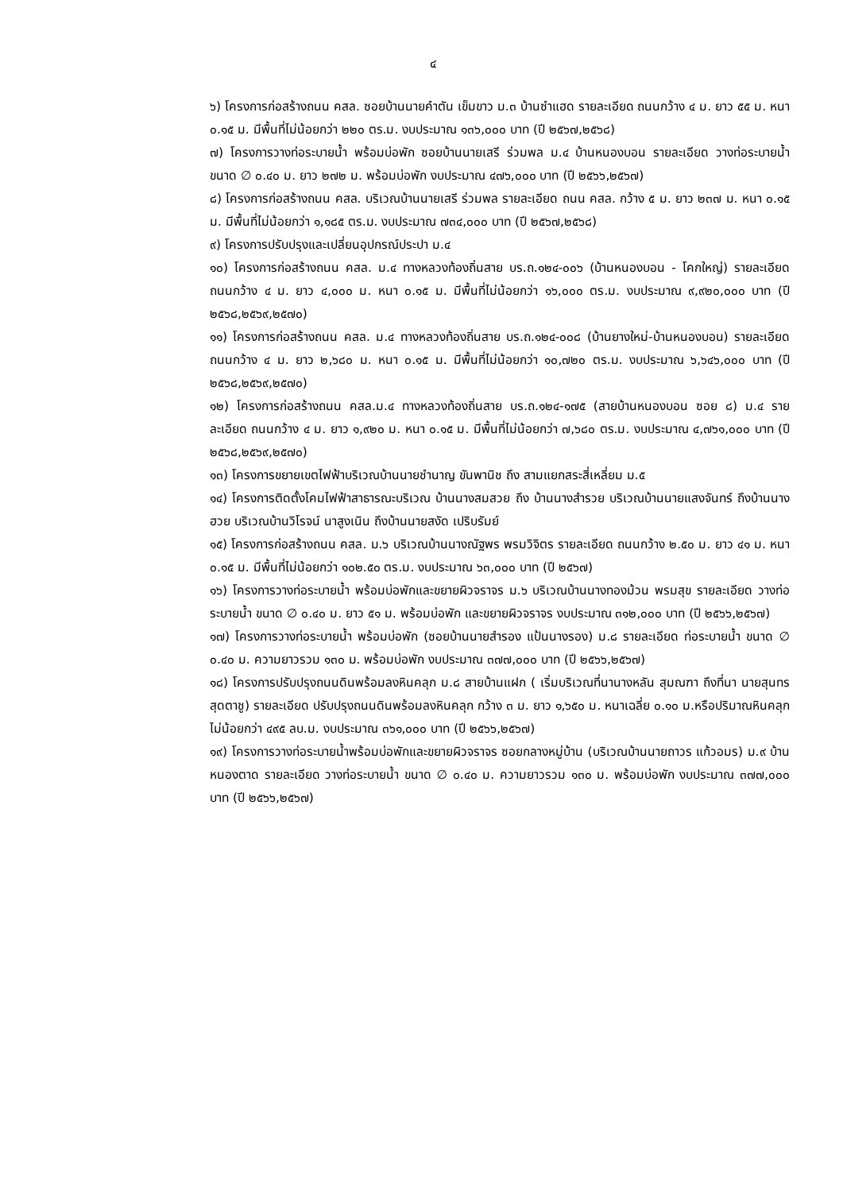๔
๖) โครงการก่อสร้างถนน คสล. ซอยบ้านนายคำตัน เข็มขาว ม.๓ บ้านซำแฮด รายละเอียด ถนนกว้าง ๔ ม. ยาว ๕๕ ม. หนา ๐.๑๕ ม. มีพื้นที่ไม่น้อยกว่า ๒๒๐ ตร.ม. งบประมาณ ๑๓๖,๐๐๐ บาท (ปี ๒๕๖๗,๒๕๖๘)
๗) โครงการวางท่อระบายน้ำ พร้อมบ่อพัก ซอยบ้านนายเสรี ร่วมพล ม.๔ บ้านหนองบอน รายละเอียด วางท่อระบายน้ำ ขนาด ∅ ๐.๔๐ ม. ยาว ๒๗๒ ม. พร้อมบ่อพัก งบประมาณ ๔๗๖,๐๐๐ บาท (ปี ๒๕๖๖,๒๕๖๗)
๘) โครงการก่อสร้างถนน คสล. บริเวณบ้านนายเสรี ร่วมพล รายละเอียด ถนน คสล. กว้าง ๕ ม. ยาว ๒๓๗ ม. หนา ๐.๑๕ ม. มีพื้นที่ไม่น้อยกว่า ๑,๑๘๕ ตร.ม. งบประมาณ ๗๓๔,๐๐๐ บาท (ปี ๒๕๖๗,๒๕๖๘)
๙) โครงการปรับปรุงและเปลี่ยนอุปกรณ์ประปา ม.๔
๑๐) โครงการก่อสร้างถนน คสล. ม.๔ ทางหลวงท้องถิ่นสาย บร.ถ.๑๒๔-๐๐๖ (บ้านหนองบอน - โคกใหญ่) รายละเอียด ถนนกว้าง ๔ ม. ยาว ๔,๐๐๐ ม. หนา ๐.๑๕ ม. มีพื้นที่ไม่น้อยกว่า ๑๖,๐๐๐ ตร.ม. งบประมาณ ๙,๙๒๐,๐๐๐ บาท (ปี ๒๕๖๘,๒๕๖๙,๒๕๗๐)
๑๑) โครงการก่อสร้างถนน คสล. ม.๔ ทางหลวงท้องถิ่นสาย บร.ถ.๑๒๔-๐๐๘ (บ้านยางใหม่-บ้านหนองบอน) รายละเอียด ถนนกว้าง ๔ ม. ยาว ๒,๖๘๐ ม. หนา ๐.๑๕ ม. มีพื้นที่ไม่น้อยกว่า ๑๐,๗๒๐ ตร.ม. งบประมาณ ๖,๖๔๖,๐๐๐ บาท (ปี ๒๕๖๘,๒๕๖๙,๒๕๗๐)
๑๒) โครงการก่อสร้างถนน คสล.ม.๔ ทางหลวงท้องถิ่นสาย บร.ถ.๑๒๔-๑๗๕ (สายบ้านหนองบอน ซอย ๘) ม.๔ รายละเอียด ถนนกว้าง ๔ ม. ยาว ๑,๙๒๐ ม. หนา ๐.๑๕ ม. มีพื้นที่ไม่น้อยกว่า ๗,๖๘๐ ตร.ม. งบประมาณ ๔,๗๖๑,๐๐๐ บาท (ปี ๒๕๖๘,๒๕๖๙,๒๕๗๐)
๑๓) โครงการขยายเขตไฟฟ้าบริเวณบ้านนายชำนาญ ขันพานิช ถึง สามแยกสระสี่เหลี่ยม ม.๕
๑๔) โครงการติดตั้งโคมไฟฟ้าสาธารณะบริเวณ บ้านนางสมสวย ถึง บ้านนางสำรวย บริเวณบ้านนายแสงจันทร์ ถึงบ้านนางฮวย บริเวณบ้านวิโรจน์ นาสูงเนิน ถึงบ้านนายสงัด เปริบรัมย์
๑๕) โครงการก่อสร้างถนน คสล. ม.๖ บริเวณบ้านนางณัฐพร พรมวิจิตร รายละเอียด ถนนกว้าง ๒.๕๐ ม. ยาว ๔๑ ม. หนา ๐.๑๕ ม. มีพื้นที่ไม่น้อยกว่า ๑๐๒.๕๐ ตร.ม. งบประมาณ ๖๓,๐๐๐ บาท (ปี ๒๕๖๗)
๑๖) โครงการวางท่อระบายน้ำ พร้อมบ่อพักและขยายผิวจราจร ม.๖ บริเวณบ้านนางทองม้วน พรมสุข รายละเอียด วางท่อระบายน้ำ ขนาด ∅ ๐.๔๐ ม. ยาว ๕๑ ม. พร้อมบ่อพัก และขยายผิวจราจร งบประมาณ ๓๑๒,๐๐๐ บาท (ปี ๒๕๖๖,๒๕๖๗)
๑๗) โครงการวางท่อระบายน้ำ พร้อมบ่อพัก (ซอยบ้านนายสำรอง แป้นนางรอง) ม.๘ รายละเอียด ท่อระบายน้ำ ขนาด ∅ ๐.๔๐ ม. ความยาวรวม ๑๓๐ ม. พร้อมบ่อพัก งบประมาณ ๓๗๗,๐๐๐ บาท (ปี ๒๕๖๖,๒๕๖๗)
๑๘) โครงการปรับปรุงถนนดินพร้อมลงหินคลุก ม.๘ สายบ้านแฝก ( เริ่มบริเวณที่นานางหลัน สุมณฑา ถึงที่นา นายสุนทร สุดตาชู) รายละเอียด ปรับปรุงถนนดินพร้อมลงหินคลุก กว้าง ๓ ม. ยาว ๑,๖๕๐ ม. หนาเฉลี่ย ๐.๑๐ ม.หรือปริมาณหินคลุกไม่น้อยกว่า ๔๙๕ ลบ.ม. งบประมาณ ๓๖๑,๐๐๐ บาท (ปี ๒๕๖๖,๒๕๖๗)
๑๙) โครงการวางท่อระบายน้ำพร้อมบ่อพักและขยายผิวจราจร ซอยกลางหมู่บ้าน (บริเวณบ้านนายถาวร แก้วอมร) ม.๙ บ้านหนองตาด รายละเอียด วางท่อระบายน้ำ ขนาด ∅ ๐.๔๐ ม. ความยาวรวม ๑๓๐ ม. พร้อมบ่อพัก งบประมาณ ๓๗๗,๐๐๐ บาท (ปี ๒๕๖๖,๒๕๖๗)